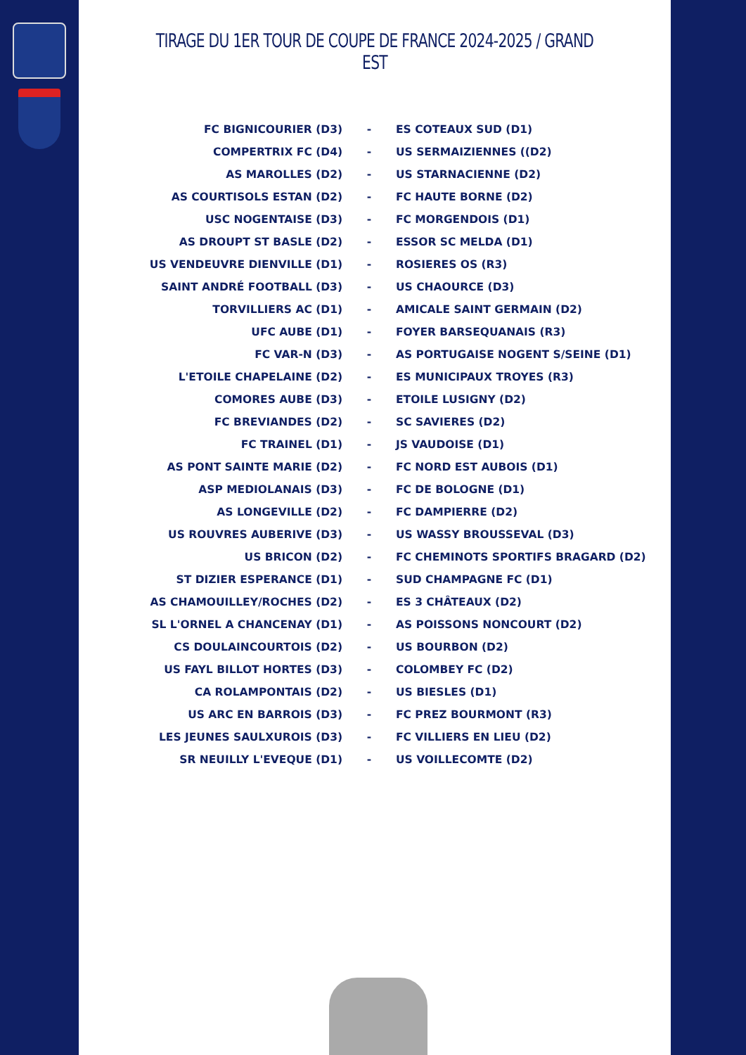TIRAGE DU 1ER TOUR DE COUPE DE FRANCE 2024-2025 / GRAND EST
| FC BIGNICOURIER (D3) | - | ES COTEAUX SUD (D1) |
| COMPERTRIX FC (D4) | - | US SERMAIZIENNES ((D2) |
| AS MAROLLES (D2) | - | US STARNACIENNE (D2) |
| AS COURTISOLS ESTAN (D2) | - | FC HAUTE BORNE (D2) |
| USC NOGENTAISE (D3) | - | FC MORGENDOIS (D1) |
| AS DROUPT ST BASLE (D2) | - | ESSOR SC MELDA (D1) |
| US VENDEUVRE DIENVILLE (D1) | - | ROSIERES OS (R3) |
| SAINT ANDRÉ FOOTBALL (D3) | - | US CHAOURCE (D3) |
| TORVILLIERS AC (D1) | - | AMICALE SAINT GERMAIN (D2) |
| UFC AUBE (D1) | - | FOYER BARSEQUANAIS (R3) |
| FC VAR-N (D3) | - | AS PORTUGAISE NOGENT S/SEINE (D1) |
| L'ETOILE CHAPELAINE (D2) | - | ES MUNICIPAUX TROYES (R3) |
| COMORES AUBE (D3) | - | ETOILE LUSIGNY (D2) |
| FC BREVIANDES (D2) | - | SC SAVIERES (D2) |
| FC TRAINEL (D1) | - | JS VAUDOISE (D1) |
| AS PONT SAINTE MARIE (D2) | - | FC NORD EST AUBOIS (D1) |
| ASP MEDIOLANAIS (D3) | - | FC DE BOLOGNE (D1) |
| AS LONGEVILLE (D2) | - | FC DAMPIERRE (D2) |
| US ROUVRES AUBERIVE (D3) | - | US WASSY BROUSSEVAL (D3) |
| US BRICON (D2) | - | FC CHEMINOTS SPORTIFS BRAGARD (D2) |
| ST DIZIER ESPERANCE (D1) | - | SUD CHAMPAGNE FC (D1) |
| AS CHAMOUILLEY/ROCHES (D2) | - | ES 3 CHÂTEAUX (D2) |
| SL L'ORNEL A CHANCENAY (D1) | - | AS POISSONS NONCOURT (D2) |
| CS DOULAINCOURTOIS (D2) | - | US BOURBON (D2) |
| US FAYL BILLOT HORTES (D3) | - | COLOMBEY FC (D2) |
| CA ROLAMPONTAIS (D2) | - | US BIESLES (D1) |
| US ARC EN BARROIS (D3) | - | FC PREZ BOURMONT (R3) |
| LES JEUNES SAULXUROIS (D3) | - | FC VILLIERS EN LIEU (D2) |
| SR NEUILLY L'EVEQUE (D1) | - | US VOILLECOMTE (D2) |